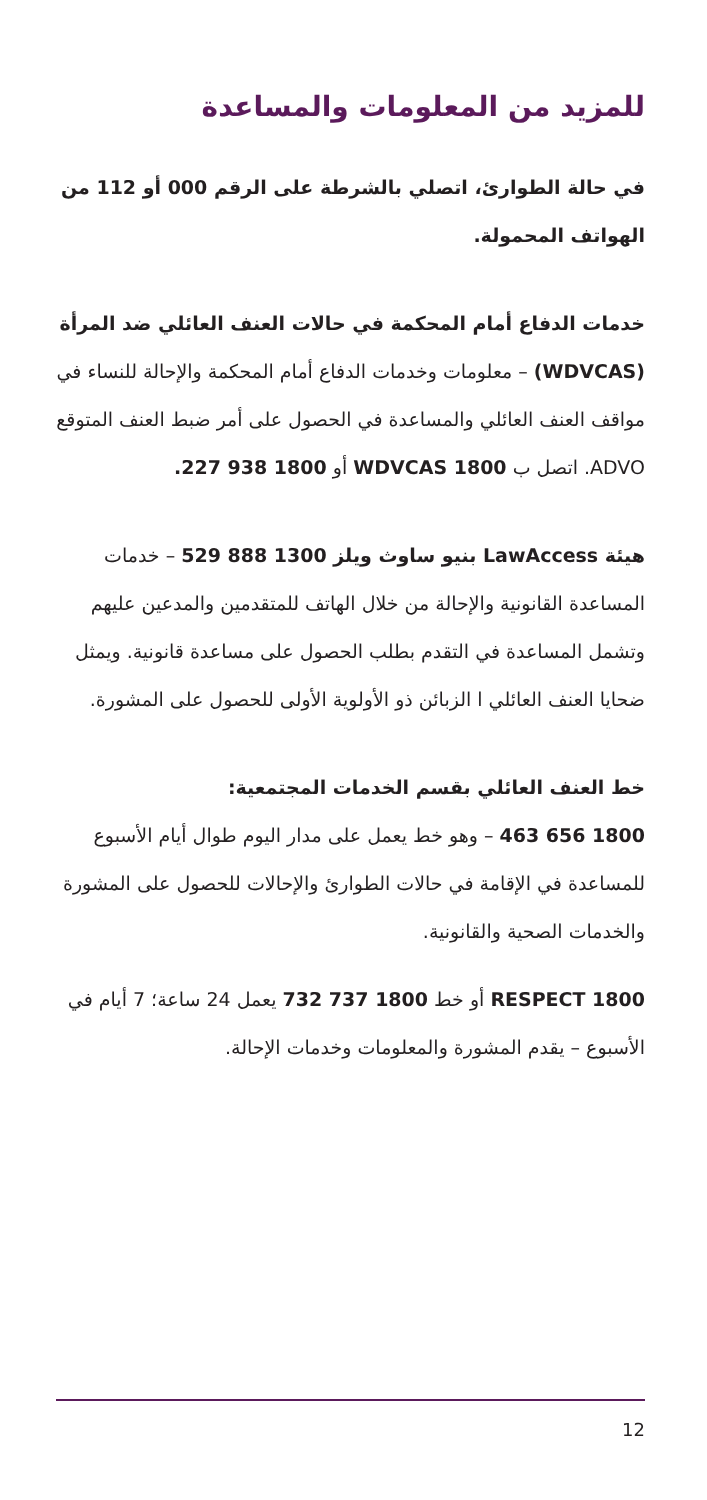للمزيد من المعلومات والمساعدة
في حالة الطوارئ، اتصلي بالشرطة على الرقم 000 أو 112 من الهواتف المحمولة.
خدمات الدفاع أمام المحكمة في حالات العنف العائلي ضد المرأة (WDVCAS) – معلومات وخدمات الدفاع أمام المحكمة والإحالة للنساء في مواقف العنف العائلي والمساعدة في الحصول على أمر ضبط العنف المتوقع ADVO. اتصل ب 1800 WDVCAS أو 1800 938 227.
هيئة LawAccess بنيو ساوث ويلز 1300 888 529 – خدمات المساعدة القانونية والإحالة من خلال الهاتف للمتقدمين والمدعين عليهم وتشمل المساعدة في التقدم بطلب الحصول على مساعدة قانونية. ويمثل ضحايا العنف العائلي ا الزبائن ذو الأولوية الأولى للحصول على المشورة.
خط العنف العائلي بقسم الخدمات المجتمعية:
1800 656 463 – وهو خط يعمل على مدار اليوم طوال أيام الأسبوع للمساعدة في الإقامة في حالات الطوارئ والإحالات للحصول على المشورة والخدمات الصحية والقانونية.
1800 RESPECT أو خط 1800 737 732 يعمل 24 ساعة؛ 7 أيام في الأسبوع – يقدم المشورة والمعلومات وخدمات الإحالة.
12